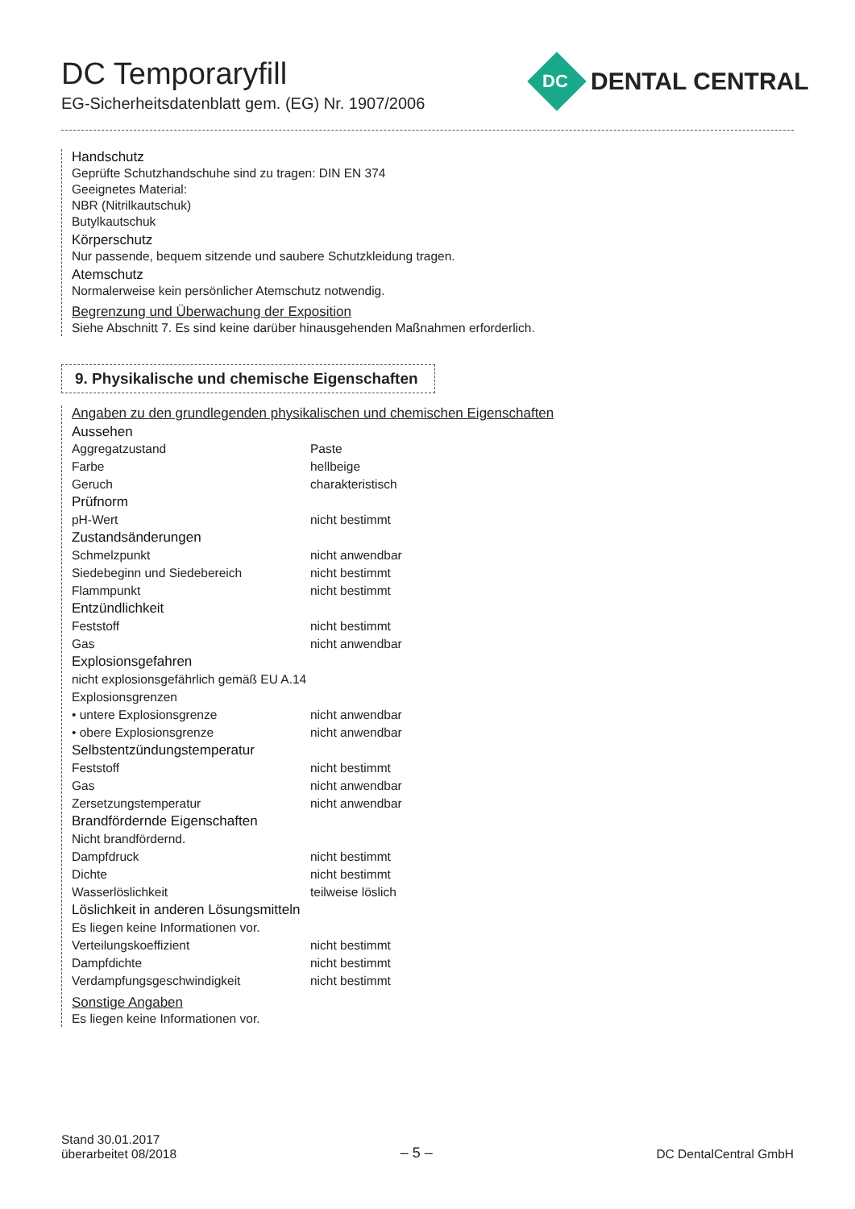DC Temporaryfill
EG-Sicherheitsdatenblatt gem. (EG) Nr. 1907/2006
DC DENTAL CENTRAL
Handschutz
Geprüfte Schutzhandschuhe sind zu tragen: DIN EN 374
Geeignetes Material:
NBR (Nitrilkautschuk)
Butylkautschuk
Körperschutz
Nur passende, bequem sitzende und saubere Schutzkleidung tragen.
Atemschutz
Normalerweise kein persönlicher Atemschutz notwendig.
Begrenzung und Überwachung der Exposition
Siehe Abschnitt 7. Es sind keine darüber hinausgehenden Maßnahmen erforderlich.
9. Physikalische und chemische Eigenschaften
Angaben zu den grundlegenden physikalischen und chemischen Eigenschaften
Aussehen
| Aggregatzustand | Paste |
| Farbe | hellbeige |
| Geruch | charakteristisch |
| Prüfnorm | |
| pH-Wert | nicht bestimmt |
| Zustandsänderungen | |
| Schmelzpunkt | nicht anwendbar |
| Siedebeginn und Siedebereich | nicht bestimmt |
| Flammpunkt | nicht bestimmt |
| Entzündlichkeit | |
| Feststoff | nicht bestimmt |
| Gas | nicht anwendbar |
| Explosionsgefahren | |
| nicht explosionsgefährlich gemäß EU A.14 | |
| Explosionsgrenzen | |
| • untere Explosionsgrenze | nicht anwendbar |
| • obere Explosionsgrenze | nicht anwendbar |
| Selbstentzündungstemperatur | |
| Feststoff | nicht bestimmt |
| Gas | nicht anwendbar |
| Zersetzungstemperatur | nicht anwendbar |
| Brandfördernde Eigenschaften | |
| Nicht brandfördernd. | |
| Dampfdruck | nicht bestimmt |
| Dichte | nicht bestimmt |
| Wasserlöslichkeit | teilweise löslich |
| Löslichkeit in anderen Lösungsmitteln | |
| Es liegen keine Informationen vor. | |
| Verteilungskoeffizient | nicht bestimmt |
| Dampfdichte | nicht bestimmt |
| Verdampfungsgeschwindigkeit | nicht bestimmt |
Sonstige Angaben
Es liegen keine Informationen vor.
Stand 30.01.2017
überarbeitet 08/2018
– 5 –
DC DentalCentral GmbH